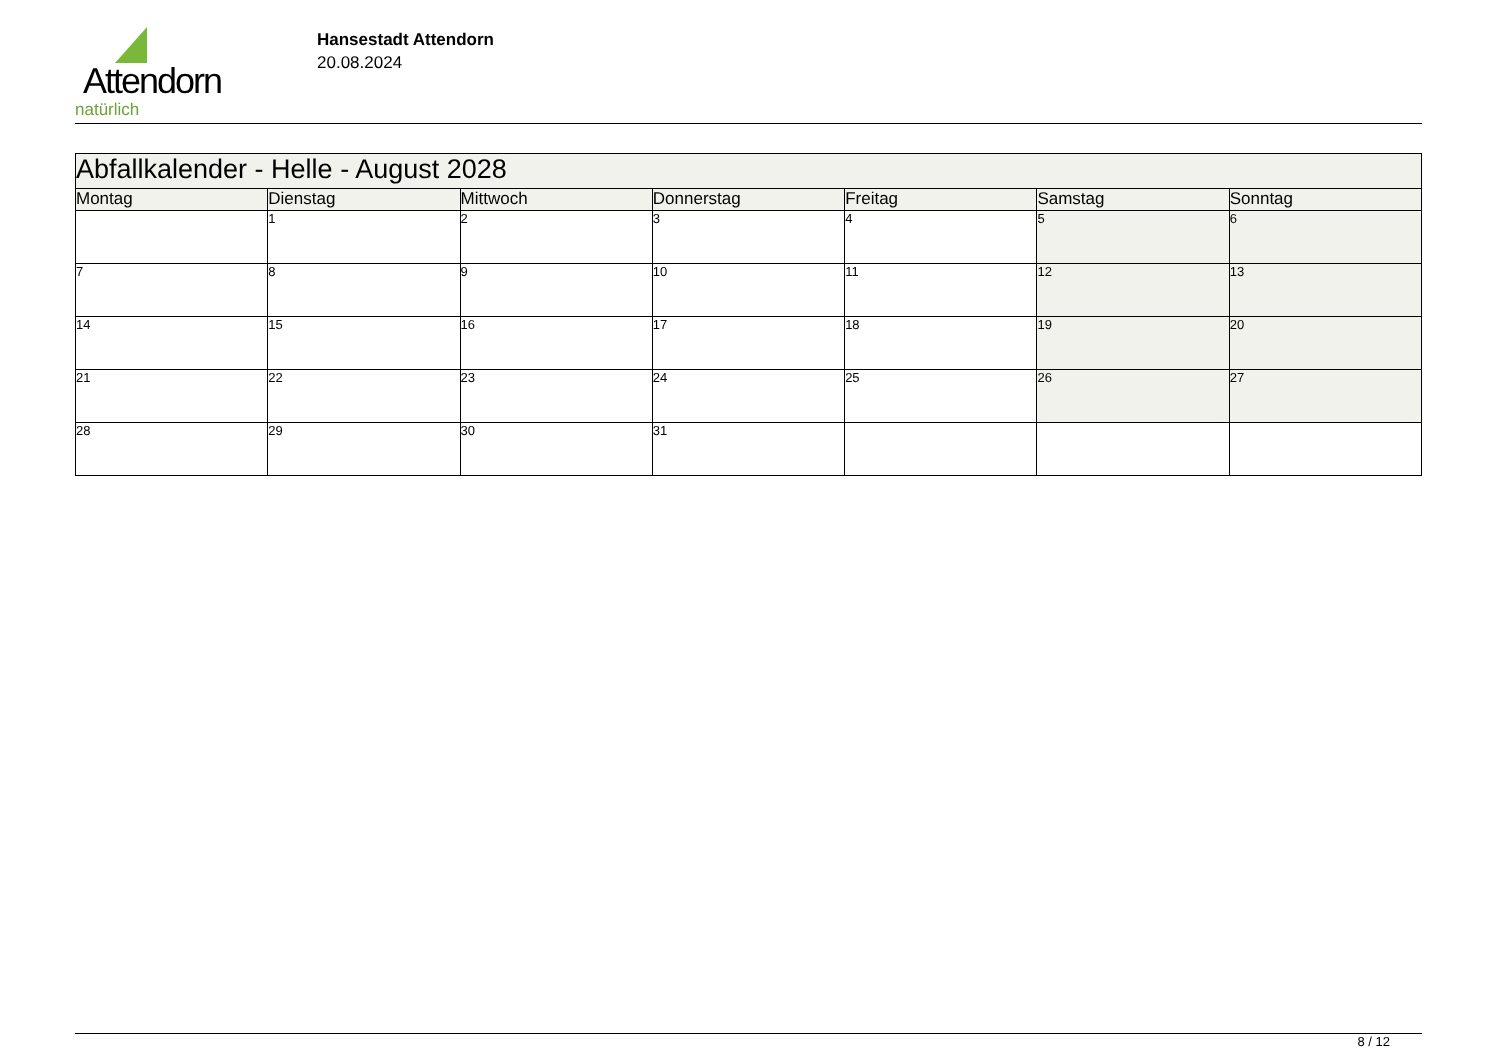Attendorn
natürlich
Hansestadt Attendorn
20.08.2024
| Abfallkalender - Helle - August 2028 | | | | | | |
| Montag | Dienstag | Mittwoch | Donnerstag | Freitag | Samstag | Sonntag |
| | 1 | 2 | 3 | 4 | 5 | 6 |
| 7 | 8 | 9 | 10 | 11 | 12 | 13 |
| 14 | 15 | 16 | 17 | 18 | 19 | 20 |
| 21 | 22 | 23 | 24 | 25 | 26 | 27 |
| 28 | 29 | 30 | 31 | | | |
8 / 12